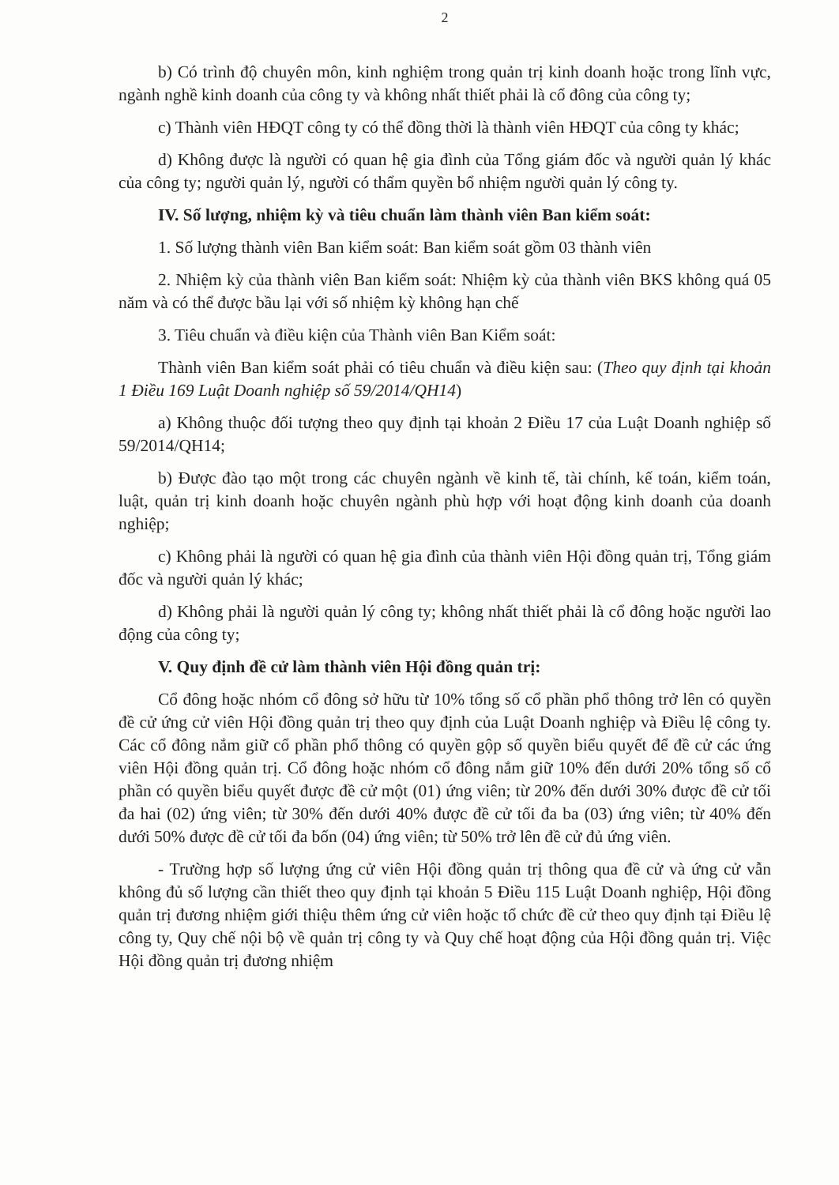2
b) Có trình độ chuyên môn, kinh nghiệm trong quản trị kinh doanh hoặc trong lĩnh vực, ngành nghề kinh doanh của công ty và không nhất thiết phải là cổ đông của công ty;
c) Thành viên HĐQT công ty có thể đồng thời là thành viên HĐQT của công ty khác;
d) Không được là người có quan hệ gia đình của Tổng giám đốc và người quản lý khác của công ty; người quản lý, người có thẩm quyền bổ nhiệm người quản lý công ty.
IV. Số lượng, nhiệm kỳ và tiêu chuẩn làm thành viên Ban kiểm soát:
1. Số lượng thành viên Ban kiểm soát: Ban kiểm soát gồm 03 thành viên
2. Nhiệm kỳ của thành viên Ban kiểm soát: Nhiệm kỳ của thành viên BKS không quá 05 năm và có thể được bầu lại với số nhiệm kỳ không hạn chế
3. Tiêu chuẩn và điều kiện của Thành viên Ban Kiểm soát:
Thành viên Ban kiểm soát phải có tiêu chuẩn và điều kiện sau: (Theo quy định tại khoản 1 Điều 169 Luật Doanh nghiệp số 59/2014/QH14)
a) Không thuộc đối tượng theo quy định tại khoản 2 Điều 17 của Luật Doanh nghiệp số 59/2014/QH14;
b) Được đào tạo một trong các chuyên ngành về kinh tế, tài chính, kế toán, kiểm toán, luật, quản trị kinh doanh hoặc chuyên ngành phù hợp với hoạt động kinh doanh của doanh nghiệp;
c) Không phải là người có quan hệ gia đình của thành viên Hội đồng quản trị, Tổng giám đốc và người quản lý khác;
d) Không phải là người quản lý công ty; không nhất thiết phải là cổ đông hoặc người lao động của công ty;
V. Quy định đề cử làm thành viên Hội đồng quản trị:
Cổ đông hoặc nhóm cổ đông sở hữu từ 10% tổng số cổ phần phổ thông trở lên có quyền đề cử ứng cử viên Hội đồng quản trị theo quy định của Luật Doanh nghiệp và Điều lệ công ty. Các cổ đông nắm giữ cổ phần phổ thông có quyền gộp số quyền biểu quyết để đề cử các ứng viên Hội đồng quản trị. Cổ đông hoặc nhóm cổ đông nắm giữ 10% đến dưới 20% tổng số cổ phần có quyền biểu quyết được đề cử một (01) ứng viên; từ 20% đến dưới 30% được đề cử tối đa hai (02) ứng viên; từ 30% đến dưới 40% được đề cử tối đa ba (03) ứng viên; từ 40% đến dưới 50% được đề cử tối đa bốn (04) ứng viên; từ 50% trở lên đề cử đủ ứng viên.
- Trường hợp số lượng ứng cử viên Hội đồng quản trị thông qua đề cử và ứng cử vẫn không đủ số lượng cần thiết theo quy định tại khoản 5 Điều 115 Luật Doanh nghiệp, Hội đồng quản trị đương nhiệm giới thiệu thêm ứng cử viên hoặc tổ chức đề cử theo quy định tại Điều lệ công ty, Quy chế nội bộ về quản trị công ty và Quy chế hoạt động của Hội đồng quản trị. Việc Hội đồng quản trị đương nhiệm